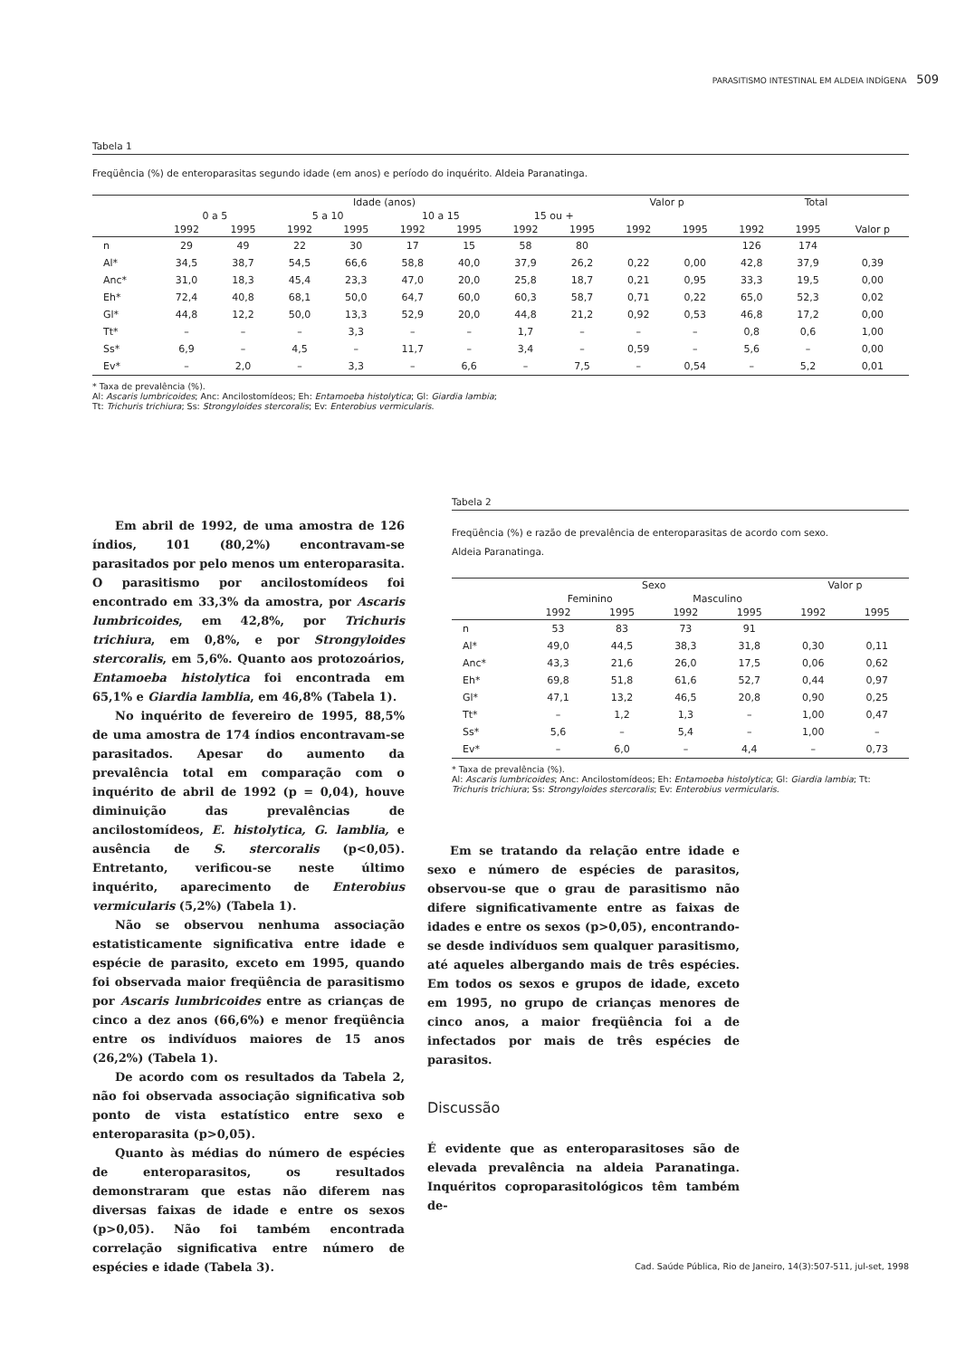PARASITISMO INTESTINAL EM ALDEIA INDÍGENA 509
Tabela 1
Freqüência (%) de enteroparasitas segundo idade (em anos) e período do inquérito. Aldeia Paranatinga.
| | Idade (anos) | | | | | | | | Valor p | | Total | | |
| --- | --- | --- | --- | --- | --- | --- | --- | --- | --- | --- | --- | --- | --- |
| | 0 a 5 | | 5 a 10 | | 10 a 15 | | 15 ou + | | | | | | |
| | 1992 | 1995 | 1992 | 1995 | 1992 | 1995 | 1992 | 1995 | 1992 | 1995 | 1992 | 1995 | Valor p |
| n | 29 | 49 | 22 | 30 | 17 | 15 | 58 | 80 | | | 126 | 174 | |
| Al* | 34,5 | 38,7 | 54,5 | 66,6 | 58,8 | 40,0 | 37,9 | 26,2 | 0,22 | 0,00 | 42,8 | 37,9 | 0,39 |
| Anc* | 31,0 | 18,3 | 45,4 | 23,3 | 47,0 | 20,0 | 25,8 | 18,7 | 0,21 | 0,95 | 33,3 | 19,5 | 0,00 |
| Eh* | 72,4 | 40,8 | 68,1 | 50,0 | 64,7 | 60,0 | 60,3 | 58,7 | 0,71 | 0,22 | 65,0 | 52,3 | 0,02 |
| Gl* | 44,8 | 12,2 | 50,0 | 13,3 | 52,9 | 20,0 | 44,8 | 21,2 | 0,92 | 0,53 | 46,8 | 17,2 | 0,00 |
| Tt* | – | – | – | 3,3 | – | – | 1,7 | – | – | – | 0,8 | 0,6 | 1,00 |
| Ss* | 6,9 | – | 4,5 | – | 11,7 | – | 3,4 | – | 0,59 | – | 5,6 | – | 0,00 |
| Ev* | – | 2,0 | – | 3,3 | – | 6,6 | – | 7,5 | – | 0,54 | – | 5,2 | 0,01 |
* Taxa de prevalência (%).
Al: Ascaris lumbricoides; Anc: Ancilostomídeos; Eh: Entamoeba histolytica; Gl: Giardia lambia;
Tt: Trichuris trichiura; Ss: Strongyloides stercoralis; Ev: Enterobius vermicularis.
Em abril de 1992, de uma amostra de 126 índios, 101 (80,2%) encontravam-se parasitados por pelo menos um enteroparasita. O parasitismo por ancilostomídeos foi encontrado em 33,3% da amostra, por Ascaris lumbricoides, em 42,8%, por Trichuris trichiura, em 0,8%, e por Strongyloides stercoralis, em 5,6%. Quanto aos protozoários, Entamoeba histolytica foi encontrada em 65,1% e Giardia lamblia, em 46,8% (Tabela 1).
No inquérito de fevereiro de 1995, 88,5% de uma amostra de 174 índios encontravam-se parasitados. Apesar do aumento da prevalência total em comparação com o inquérito de abril de 1992 (p = 0,04), houve diminuição das prevalências de ancilostomídeos, E. histolytica, G. lamblia, e ausência de S. stercoralis (p<0,05). Entretanto, verificou-se neste último inquérito, aparecimento de Enterobius vermicularis (5,2%) (Tabela 1).
Não se observou nenhuma associação estatisticamente significativa entre idade e espécie de parasito, exceto em 1995, quando foi observada maior freqüência de parasitismo por Ascaris lumbricoides entre as crianças de cinco a dez anos (66,6%) e menor freqüência entre os indivíduos maiores de 15 anos (26,2%) (Tabela 1).
De acordo com os resultados da Tabela 2, não foi observada associação significativa sob ponto de vista estatístico entre sexo e enteroparasita (p>0,05).
Quanto às médias do número de espécies de enteroparasitos, os resultados demonstraram que estas não diferem nas diversas faixas de idade e entre os sexos (p>0,05). Não foi também encontrada correlação significativa entre número de espécies e idade (Tabela 3).
Tabela 2
Freqüência (%) e razão de prevalência de enteroparasitas de acordo com sexo.
Aldeia Paranatinga.
| | Sexo | | | | Valor p | |
| --- | --- | --- | --- | --- | --- | --- |
| | Feminino | | Masculino | | | |
| | 1992 | 1995 | 1992 | 1995 | 1992 | 1995 |
| n | 53 | 83 | 73 | 91 | | |
| Al* | 49,0 | 44,5 | 38,3 | 31,8 | 0,30 | 0,11 |
| Anc* | 43,3 | 21,6 | 26,0 | 17,5 | 0,06 | 0,62 |
| Eh* | 69,8 | 51,8 | 61,6 | 52,7 | 0,44 | 0,97 |
| Gl* | 47,1 | 13,2 | 46,5 | 20,8 | 0,90 | 0,25 |
| Tt* | – | 1,2 | 1,3 | – | 1,00 | 0,47 |
| Ss* | 5,6 | – | 5,4 | – | 1,00 | – |
| Ev* | – | 6,0 | – | 4,4 | – | 0,73 |
* Taxa de prevalência (%).
Al: Ascaris lumbricoides; Anc: Ancilostomídeos; Eh: Entamoeba histolytica; Gl: Giardia lambia; Tt: Trichuris trichiura; Ss: Strongyloides stercoralis; Ev: Enterobius vermicularis.
Em se tratando da relação entre idade e sexo e número de espécies de parasitos, observou-se que o grau de parasitismo não difere significativamente entre as faixas de idades e entre os sexos (p>0,05), encontrando-se desde indivíduos sem qualquer parasitismo, até aqueles albergando mais de três espécies. Em todos os sexos e grupos de idade, exceto em 1995, no grupo de crianças menores de cinco anos, a maior freqüência foi a de infectados por mais de três espécies de parasitos.
Discussão
É evidente que as enteroparasitoses são de elevada prevalência na aldeia Paranatinga. Inquéritos coproparasitológicos têm também de-
Cad. Saúde Pública, Rio de Janeiro, 14(3):507-511, jul-set, 1998